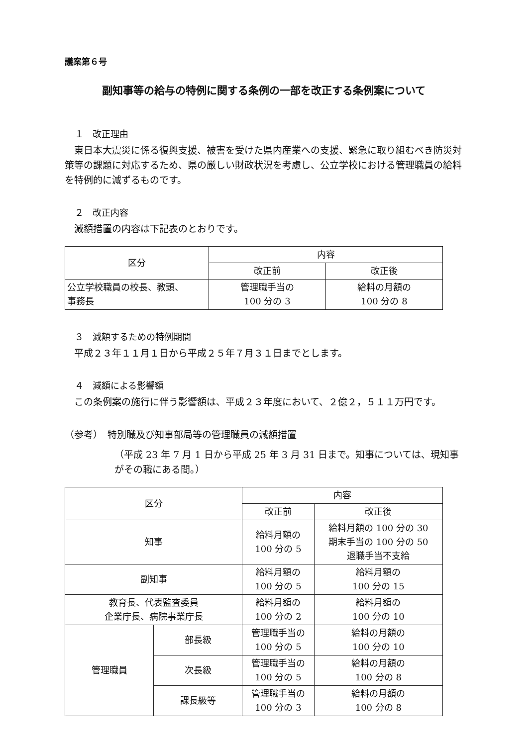議案第６号
副知事等の給与の特例に関する条例の一部を改正する条例案について
１　改正理由
東日本大震災に係る復興支援、被害を受けた県内産業への支援、緊急に取り組むべき防災対策等の課題に対応するため、県の厳しい財政状況を考慮し、公立学校における管理職員の給料を特例的に減ずるものです。
２　改正内容
減額措置の内容は下記表のとおりです。
| 区分 | 内容 | |
| --- | --- | --- |
| | 改正前 | 改正後 |
| 公立学校職員の校長、教頭、 事務長 | 管理職手当の 100 分の 3 | 給料の月額の 100 分の 8 |
３　減額するための特例期間
平成２３年１１月１日から平成２５年７月３１日までとします。
４　減額による影響額
この条例案の施行に伴う影響額は、平成２３年度において、２億２，５１１万円です。
（参考）　特別職及び知事部局等の管理職員の減額措置
（平成 23 年 7 月 1 日から平成 25 年 3 月 31 日まで。知事については、現知事がその職にある間。）
| 区分 | | 内容 | |
| --- | --- | --- | --- |
| | | 改正前 | 改正後 |
| 知事 | | 給料月額の 100 分の 5 | 給料月額の 100 分の 30 期末手当の 100 分の 50 退職手当不支給 |
| 副知事 | | 給料月額の 100 分の 5 | 給料月額の 100 分の 15 |
| 教育長、代表監査委員 企業庁長、病院事業庁長 | | 給料月額の 100 分の 2 | 給料月額の 100 分の 10 |
| 管理職員 | 部長級 | 管理職手当の 100 分の 5 | 給料の月額の 100 分の 10 |
| | 次長級 | 管理職手当の 100 分の 5 | 給料の月額の 100 分の 8 |
| | 課長級等 | 管理職手当の 100 分の 3 | 給料の月額の 100 分の 8 |